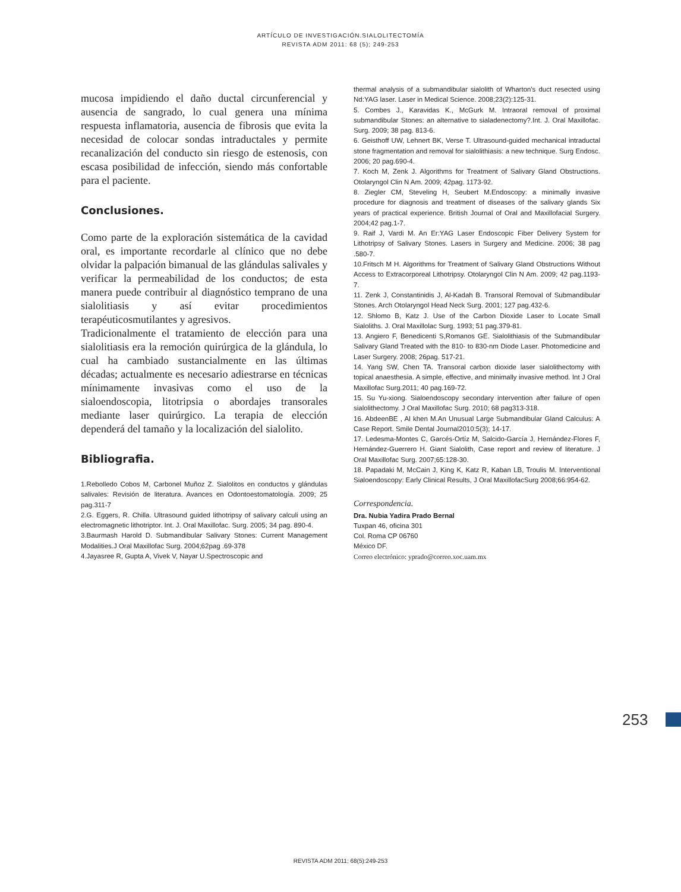ARTÍCULO DE INVESTIGACIÓN.SIALOLITECTOMÍA
REVISTA ADM 2011: 68 (5); 249-253
mucosa impidiendo el daño ductal circunferencial y ausencia de sangrado, lo cual genera una mínima respuesta inflamatoria, ausencia de fibrosis que evita la necesidad de colocar sondas intraductales y permite recanalización del conducto sin riesgo de estenosis, con escasa posibilidad de infección, siendo más confortable para el paciente.
Conclusiones.
Como parte de la exploración sistemática de la cavidad oral, es importante recordarle al clínico que no debe olvidar la palpación bimanual de las glándulas salivales y verificar la permeabilidad de los conductos; de esta manera puede contribuir al diagnóstico temprano de una sialolitiasis y así evitar procedimientos terapéuticosmutilantes y agresivos.
Tradicionalmente el tratamiento de elección para una sialolitiasis era la remoción quirúrgica de la glándula, lo cual ha cambiado sustancialmente en las últimas décadas; actualmente es necesario adiestrarse en técnicas mínimamente invasivas como el uso de la sialoendoscopia, litotripsia o abordajes transorales mediante laser quirúrgico. La terapia de elección dependerá del tamaño y la localización del sialolito.
Bibliografia.
1.Rebolledo Cobos M, Carbonel Muñoz Z. Sialolitos en conductos y glándulas salivales: Revisión de literatura. Avances en Odontoestomatología. 2009; 25 pag.311-7
2.G. Eggers, R. Chilla. Ultrasound guided lithotripsy of salivary calculi using an electromagnetic lithotriptor. Int. J. Oral Maxillofac. Surg. 2005; 34 pag. 890-4.
3.Baurmash Harold D. Submandibular Salivary Stones: Current Management Modalities.J Oral Maxillofac Surg. 2004;62pag .69-378
4.Jayasree R, Gupta A, Vivek V, Nayar U.Spectroscopic and
thermal analysis of a submandibular sialolith of Wharton's duct resected using Nd:YAG laser. Laser in Medical Science. 2008;23(2):125-31.
5. Combes J., Karavidas K., McGurk M. Intraoral removal of proximal submandibular Stones: an alternative to sialadenectomy?.Int. J. Oral Maxillofac. Surg. 2009; 38 pag. 813-6.
6. Geisthoff UW, Lehnert BK, Verse T. Ultrasound-guided mechanical intraductal stone fragmentation and removal for sialolithiasis: a new technique. Surg Endosc. 2006; 20 pag.690-4.
7. Koch M, Zenk J. Algorithms for Treatment of Salivary Gland Obstructions. Otolaryngol Clin N Am. 2009; 42pag. 1173-92.
8. Ziegler CM, Steveling H, Seubert M.Endoscopy: a minimally invasive procedure for diagnosis and treatment of diseases of the salivary glands Six years of practical experience. British Journal of Oral and Maxillofacial Surgery. 2004;42 pag.1-7.
9. Raif J, Vardi M. An Er:YAG Laser Endoscopic Fiber Delivery System for Lithotripsy of Salivary Stones. Lasers in Surgery and Medicine. 2006; 38 pag .580-7.
10.Fritsch M H. Algorithms for Treatment of Salivary Gland Obstructions Without Access to Extracorporeal Lithotripsy. Otolaryngol Clin N Am. 2009; 42 pag.1193-7.
11. Zenk J, Constantinidis J, Al-Kadah B. Transoral Removal of Submandibular Stones. Arch Otolaryngol Head Neck Surg. 2001; 127 pag.432-6.
12. Shlomo B, Katz J. Use of the Carbon Dioxide Laser to Locate Small Sialoliths. J. Oral Maxillolac Surg. 1993; 51 pag.379-81.
13. Angiero F, Benedicenti S,Romanos GE. Sialolithiasis of the Submandibular Salivary Gland Treated with the 810- to 830-nm Diode Laser. Photomedicine and Laser Surgery. 2008; 26pag. 517-21.
14. Yang SW, Chen TA. Transoral carbon dioxide laser sialolithectomy with topical anaesthesia. A simple, effective, and minimally invasive method. Int J Oral Maxillofac Surg.2011; 40 pag.169-72.
15. Su Yu-xiong. Sialoendoscopy secondary intervention after failure of open sialolithectomy. J Oral Maxillofac Surg. 2010; 68 pag313-318.
16. AbdeenBE , Al khen M.An Unusual Large Submandibular Gland Calculus: A Case Report. Smile Dental Journal2010:5(3); 14-17.
17. Ledesma-Montes C, Garcés-Ortíz M, Salcido-García J, Hernández-Flores F, Hernández-Guerrero H. Giant Sialolith, Case report and review of literature. J Oral Maxillofac Surg. 2007;65:128-30.
18. Papadaki M, McCain J, King K, Katz R, Kaban LB, Troulis M. Interventional Sialoendoscopy: Early Clinical Results, J Oral MaxillofacSurg 2008;66:954-62.
Correspondencia.
Dra. Nubia Yadira Prado Bernal
Tuxpan 46, oficina 301
Col. Roma CP 06760
México DF.
Correo electrónico: yprado@correo.xoc.uam.mx
253
REVISTA ADM 2011; 68(5):249-253